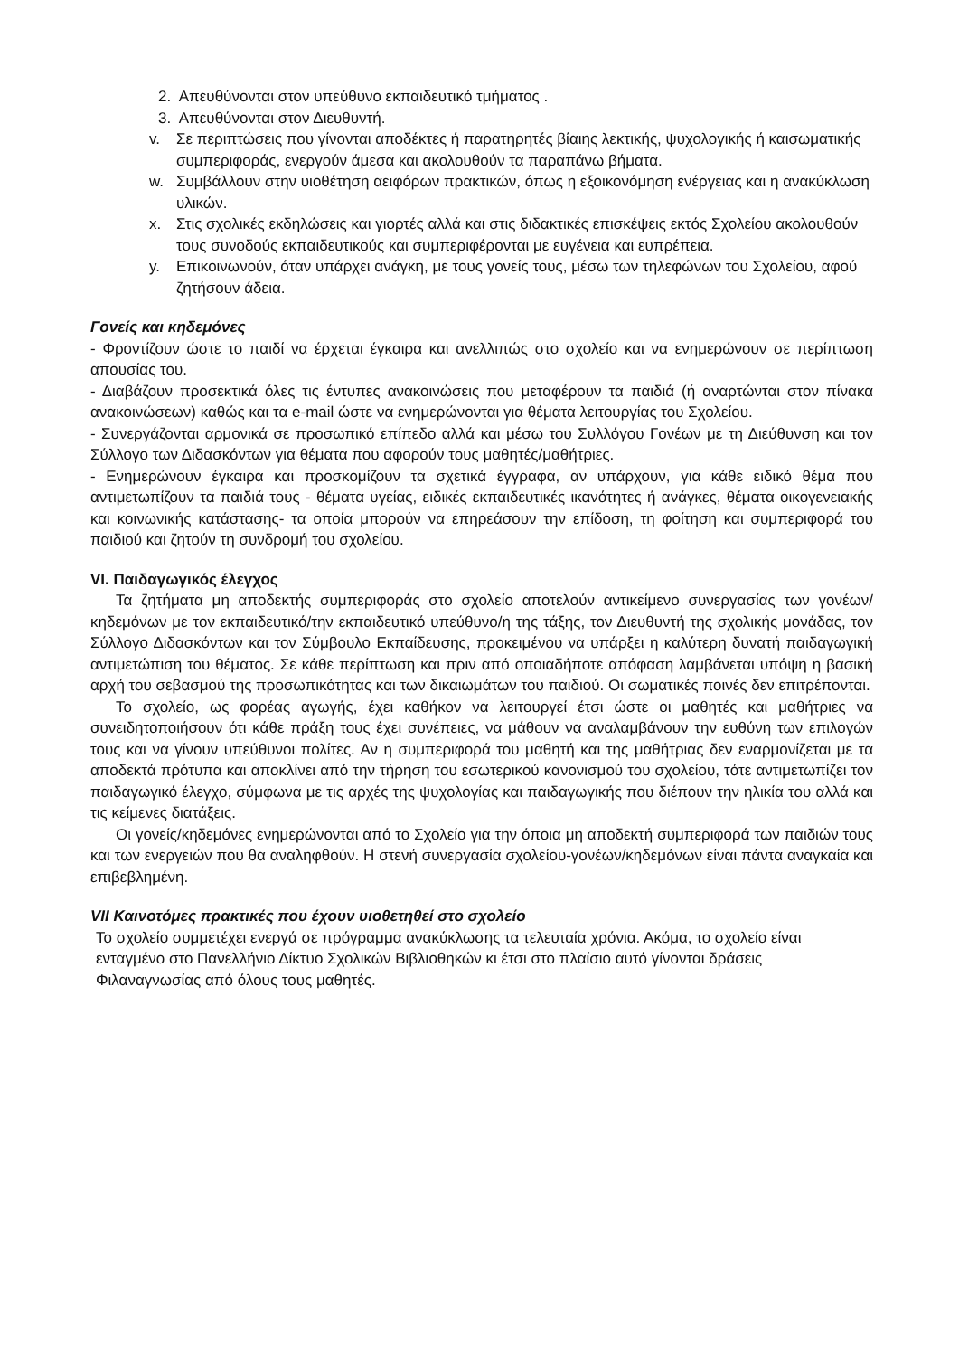2. Απευθύνονται στον υπεύθυνο εκπαιδευτικό τμήματος .
3. Απευθύνονται στον Διευθυντή.
v. Σε περιπτώσεις που γίνονται αποδέκτες ή παρατηρητές βίαιης λεκτικής, ψυχολογικής ή καισωματικής συμπεριφοράς, ενεργούν άμεσα και ακολουθούν τα παραπάνω βήματα.
w. Συμβάλλουν στην υιοθέτηση αειφόρων πρακτικών, όπως η εξοικονόμηση ενέργειας και η ανακύκλωση υλικών.
x. Στις σχολικές εκδηλώσεις και γιορτές αλλά και στις διδακτικές επισκέψεις εκτός Σχολείου ακολουθούν τους συνοδούς εκπαιδευτικούς και συμπεριφέρονται με ευγένεια και ευπρέπεια.
y. Επικοινωνούν, όταν υπάρχει ανάγκη, με τους γονείς τους, μέσω των τηλεφώνων του Σχολείου, αφού ζητήσουν άδεια.
Γονείς και κηδεμόνες
- Φροντίζουν ώστε το παιδί να έρχεται έγκαιρα και ανελλιπώς στο σχολείο και να ενημερώνουν σε περίπτωση απουσίας του.
- Διαβάζουν προσεκτικά όλες τις έντυπες ανακοινώσεις που μεταφέρουν τα παιδιά (ή αναρτώνται στον πίνακα ανακοινώσεων) καθώς και τα e-mail ώστε να ενημερώνονται για θέματα λειτουργίας του Σχολείου.
- Συνεργάζονται αρμονικά σε προσωπικό επίπεδο αλλά και μέσω του Συλλόγου Γονέων με τη Διεύθυνση και τον Σύλλογο των Διδασκόντων για θέματα που αφορούν τους μαθητές/μαθήτριες.
- Ενημερώνουν έγκαιρα και προσκομίζουν τα σχετικά έγγραφα, αν υπάρχουν, για κάθε ειδικό θέμα που αντιμετωπίζουν τα παιδιά τους - θέματα υγείας, ειδικές εκπαιδευτικές ικανότητες ή ανάγκες, θέματα οικογενειακής και κοινωνικής κατάστασης- τα οποία μπορούν να επηρεάσουν την επίδοση, τη φοίτηση και συμπεριφορά του παιδιού και ζητούν τη συνδρομή του σχολείου.
VI. Παιδαγωγικός έλεγχος
Τα ζητήματα μη αποδεκτής συμπεριφοράς στο σχολείο αποτελούν αντικείμενο συνεργασίας των γονέων/κηδεμόνων με τον εκπαιδευτικό/την εκπαιδευτικό υπεύθυνο/η της τάξης, τον Διευθυντή της σχολικής μονάδας, τον Σύλλογο Διδασκόντων και τον Σύμβουλο Εκπαίδευσης, προκειμένου να υπάρξει η καλύτερη δυνατή παιδαγωγική αντιμετώπιση του θέματος. Σε κάθε περίπτωση και πριν από οποιαδήποτε απόφαση λαμβάνεται υπόψη η βασική αρχή του σεβασμού της προσωπικότητας και των δικαιωμάτων του παιδιού. Οι σωματικές ποινές δεν επιτρέπονται.
Το σχολείο, ως φορέας αγωγής, έχει καθήκον να λειτουργεί έτσι ώστε οι μαθητές και μαθήτριες να συνειδητοποιήσουν ότι κάθε πράξη τους έχει συνέπειες, να μάθουν να αναλαμβάνουν την ευθύνη των επιλογών τους και να γίνουν υπεύθυνοι πολίτες. Αν η συμπεριφορά του μαθητή και της μαθήτριας δεν εναρμονίζεται με τα αποδεκτά πρότυπα και αποκλίνει από την τήρηση του εσωτερικού κανονισμού του σχολείου, τότε αντιμετωπίζει τον παιδαγωγικό έλεγχο, σύμφωνα με τις αρχές της ψυχολογίας και παιδαγωγικής που διέπουν την ηλικία του αλλά και τις κείμενες διατάξεις.
Οι γονείς/κηδεμόνες ενημερώνονται από το Σχολείο για την όποια μη αποδεκτή συμπεριφορά των παιδιών τους και των ενεργειών που θα αναληφθούν. Η στενή συνεργασία σχολείου-γονέων/κηδεμόνων είναι πάντα αναγκαία και επιβεβλημένη.
VII Καινοτόμες πρακτικές που έχουν υιοθετηθεί στο σχολείο
Το σχολείο συμμετέχει ενεργά σε πρόγραμμα ανακύκλωσης τα τελευταία χρόνια. Ακόμα, το σχολείο είναι ενταγμένο στο Πανελλήνιο Δίκτυο Σχολικών Βιβλιοθηκών κι έτσι στο πλαίσιο αυτό γίνονται δράσεις Φιλαναγνωσίας από όλους τους μαθητές.